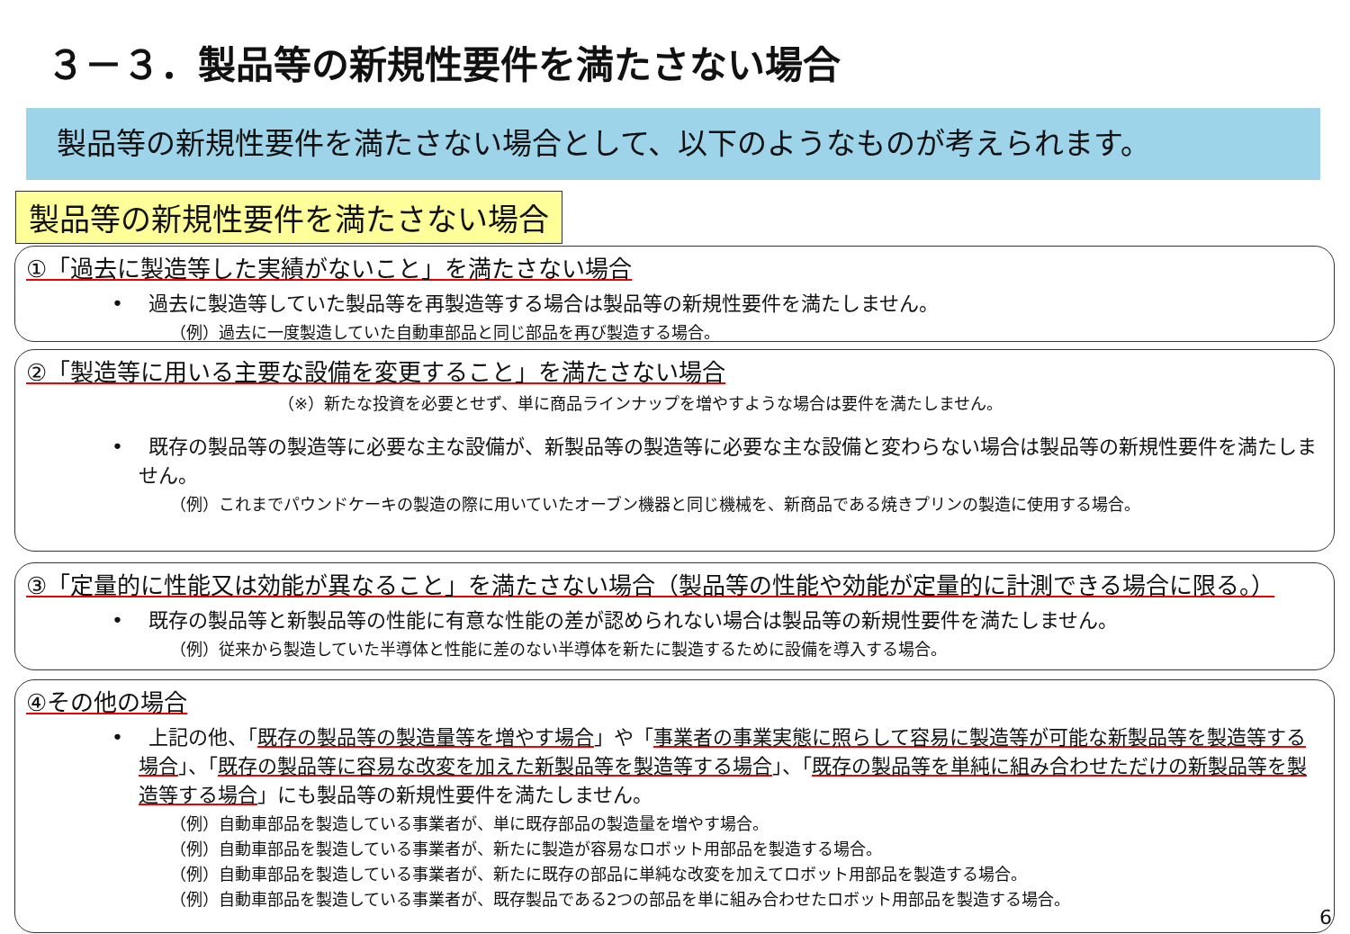３－３．製品等の新規性要件を満たさない場合
製品等の新規性要件を満たさない場合として、以下のようなものが考えられます。
製品等の新規性要件を満たさない場合
①「過去に製造等した実績がないこと」を満たさない場合
• 過去に製造等していた製品等を再製造等する場合は製品等の新規性要件を満たしません。
（例）過去に一度製造していた自動車部品と同じ部品を再び製造する場合。
②「製造等に用いる主要な設備を変更すること」を満たさない場合
（※）新たな投資を必要とせず、単に商品ラインナップを増やすような場合は要件を満たしません。
• 既存の製品等の製造等に必要な主な設備が、新製品等の製造等に必要な主な設備と変わらない場合は製品等の新規性要件を満たしません。
（例）これまでパウンドケーキの製造の際に用いていたオーブン機器と同じ機械を、新商品である焼きプリンの製造に使用する場合。
③「定量的に性能又は効能が異なること」を満たさない場合（製品等の性能や効能が定量的に計測できる場合に限る。）
• 既存の製品等と新製品等の性能に有意な性能の差が認められない場合は製品等の新規性要件を満たしません。
（例）従来から製造していた半導体と性能に差のない半導体を新たに製造するために設備を導入する場合。
④その他の場合
• 上記の他、「既存の製品等の製造量等を増やす場合」や「事業者の事業実態に照らして容易に製造等が可能な新製品等を製造等する場合」、「既存の製品等に容易な改変を加えた新製品等を製造等する場合」、「既存の製品等を単純に組み合わせただけの新製品等を製造等する場合」にも製品等の新規性要件を満たしません。
（例）自動車部品を製造している事業者が、単に既存部品の製造量を増やす場合。
（例）自動車部品を製造している事業者が、新たに製造が容易なロボット用部品を製造する場合。
（例）自動車部品を製造している事業者が、新たに既存の部品に単純な改変を加えてロボット用部品を製造する場合。
（例）自動車部品を製造している事業者が、既存製品である2つの部品を単に組み合わせたロボット用部品を製造する場合。
6